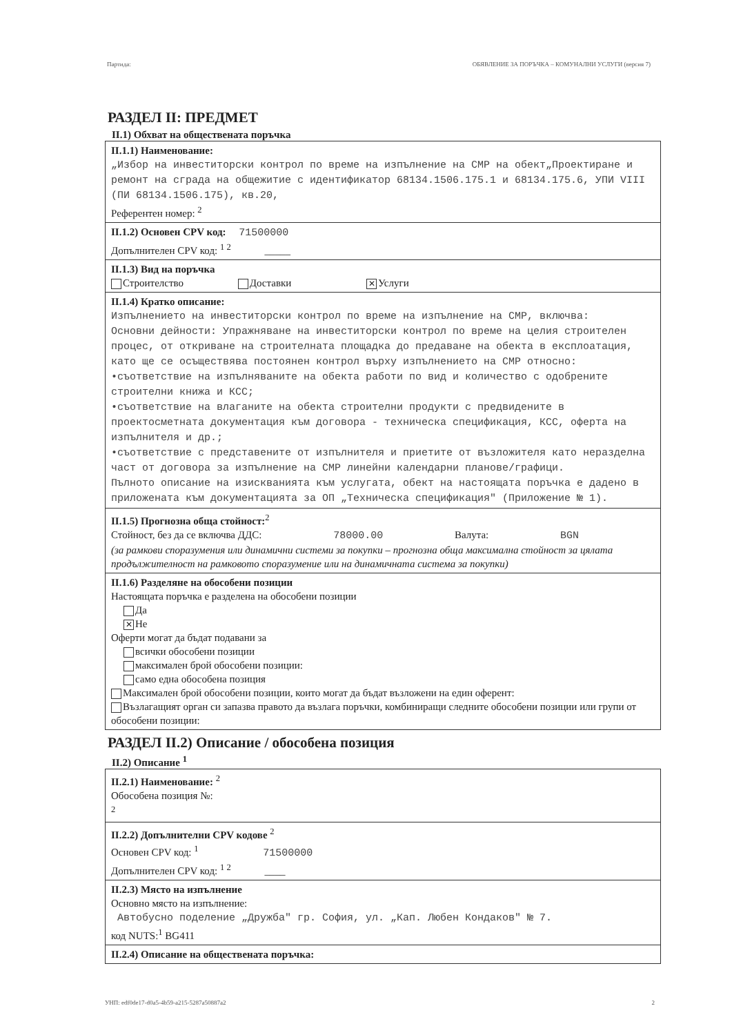Партида: ОБЯВЛЕНИЕ ЗА ПОРЪЧКА – КОМУНАЛНИ УСЛУГИ (версия 7)
РАЗДЕЛ II: ПРЕДМЕТ
II.1) Обхват на обществената поръчка
II.1.1) Наименование:
„Избор на инвеститорски контрол по време на изпълнение на СМР на обект„Проектиране и ремонт на сграда на общежитие с идентификатор 68134.1506.175.1 и 68134.175.6, УПИ VIII (ПИ 68134.1506.175), кв.20,
Референтен номер: <sup>2</sup>
II.1.2) Основен CPV код: 71500000
Допълнителен CPV код: <sup>1 2</sup> _____
II.1.3) Вид на поръчка
Строителство Доставки ✕ Услуги
II.1.4) Кратко описание:
Изпълнението на инвеститорски контрол по време на изпълнение на СМР, включва:
Основни дейности: Упражняване на инвеститорски контрол по време на целия строителен процес, от откриване на строителната площадка до предаване на обекта в експлоатация, като ще се осъществява постоянен контрол върху изпълнението на СМР относно:
•съответствие на изпълняваните на обекта работи по вид и количество с одобрените строителни книжа и КСС;
•съответствие на влаганите на обекта строителни продукти с предвидените в проектосметната документация към договора - техническа спецификация, КСС, оферта на изпълнителя и др.;
•съответствие с представените от изпълнителя и приетите от възложителя като неразделна част от договора за изпълнение на СМР линейни календарни планове/графици.
Пълното описание на изискванията към услугата, обект на настоящата поръчка е дадено в приложената към документацията за ОП „Техническа спецификация" (Приложение № 1).
II.1.5) Прогнозна обща стойност:<sup>2</sup>
Стойност, без да се включва ДДС: 78000.00 Валута: BGN
(за рамкови споразумения или динамични системи за покупки – прогнозна обща максимална стойност за цялата продължителност на рамковото споразумение или на динамичната система за покупки)
II.1.6) Разделяне на обособени позиции
Настоящата поръчка е разделена на обособени позиции
Да
✕ Не
Оферти могат да бъдат подавани за
всички обособени позиции
максимален брой обособени позиции:
само една обособена позиция
Максимален брой обособени позиции, които могат да бъдат възложени на един оферент:
Възлагащият орган си запазва правото да възлага поръчки, комбиниращи следните обособени позиции или групи от обособени позиции:
РАЗДЕЛ II.2) Описание / обособена позиция
II.2) Описание <sup>1</sup>
II.2.1) Наименование: <sup>2</sup>
Обособена позиция №:
<sup>2</sup>
II.2.2) Допълнителни CPV кодове <sup>2</sup>
Основен CPV код: <sup>1</sup> 71500000
Допълнителен CPV код: <sup>1 2</sup> ____
II.2.3) Място на изпълнение
Основно място на изпълнение:
Автобусно поделение „Дружба" гр. София, ул. „Кап. Любен Кондаков" № 7.
код NUTS:<sup>1</sup> BG411
II.2.4) Описание на обществената поръчка:
УНП: edf0de17-d0a5-4b59-a215-5287a50887a2 2